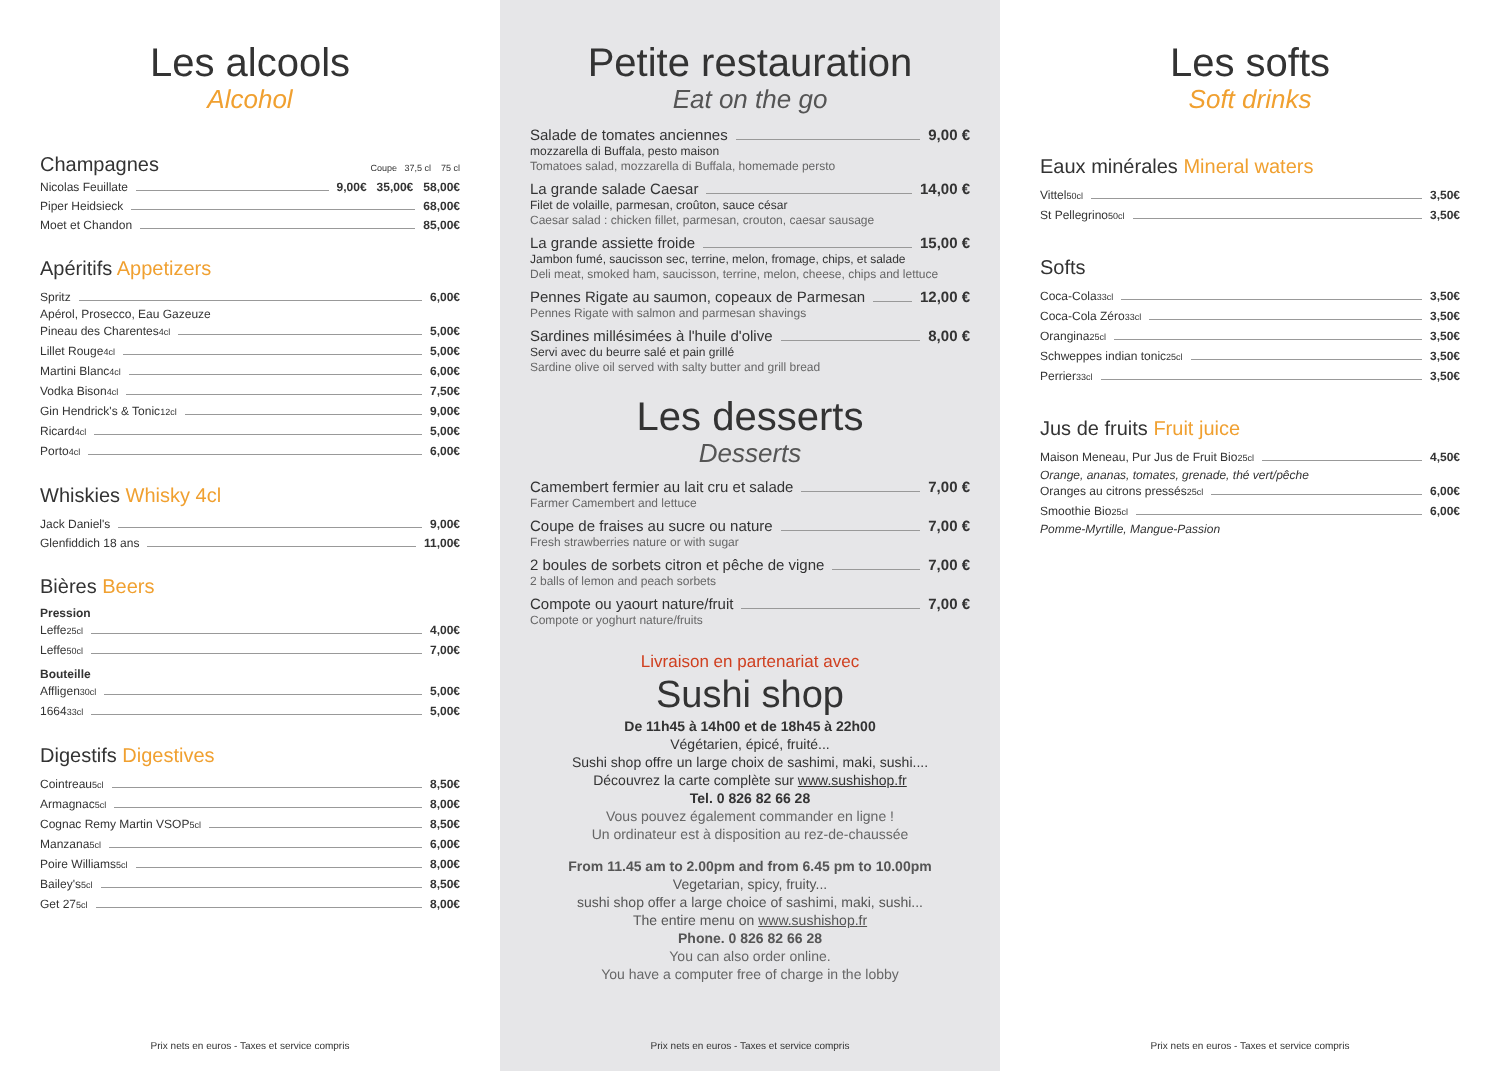Les alcools
Alcohol
Champagnes Coupe 37,5 cl 75 cl
Nicolas Feuillate 9,00€ 35,00€ 58,00€
Piper Heidsieck 68,00€
Moet et Chandon 85,00€
Apéritifs Appetizers
Spritz 6,00€
Apérol, Prosecco, Eau Gazeuze
Pineau des Charentes 4cl 5,00€
Lillet Rouge 4cl 5,00€
Martini Blanc 4cl 6,00€
Vodka Bison 4cl 7,50€
Gin Hendrick's & Tonic 12cl 9,00€
Ricard 4cl 5,00€
Porto 4cl 6,00€
Whiskies Whisky 4cl
Jack Daniel's 9,00€
Glenfiddich 18 ans 11,00€
Bières Beers
Pression
Leffe 25cl 4,00€
Leffe 50cl 7,00€
Bouteille
Affligen 30cl 5,00€
1664 33cl 5,00€
Digestifs Digestives
Cointreau 5cl 8,50€
Armagnac 5cl 8,00€
Cognac Remy Martin VSOP 5cl 8,50€
Manzana 5cl 6,00€
Poire Williams 5cl 8,00€
Bailey's 5cl 8,50€
Get 27 5cl 8,00€
Prix nets en euros - Taxes et service compris
Petite restauration
Eat on the go
Salade de tomates anciennes 9,00 €
mozzarella di Buffala, pesto maison
Tomatoes salad, mozzarella di Buffala, homemade persto
La grande salade Caesar 14,00 €
Filet de volaille, parmesan, croûton, sauce césar
Caesar salad : chicken fillet, parmesan, crouton, caesar sausage
La grande assiette froide 15,00 €
Jambon fumé, saucisson sec, terrine, melon, fromage, chips, et salade
Deli meat, smoked ham, saucisson, terrine, melon, cheese, chips and lettuce
Pennes Rigate au saumon, copeaux de Parmesan 12,00 €
Pennes Rigate with salmon and parmesan shavings
Sardines millésimées à l'huile d'olive 8,00 €
Servi avec du beurre salé et pain grillé
Sardine olive oil served with salty butter and grill bread
Les desserts
Desserts
Camembert fermier au lait cru et salade 7,00 €
Farmer Camembert and lettuce
Coupe de fraises au sucre ou nature 7,00 €
Fresh strawberries nature or with sugar
2 boules de sorbets citron et pêche de vigne 7,00 €
2 balls of lemon and peach sorbets
Compote ou yaourt nature/fruit 7,00 €
Compote or yoghurt nature/fruits
Livraison en partenariat avec
Sushi shop
De 11h45 à 14h00 et de 18h45 à 22h00
Végétarien, épicé, fruité...
Sushi shop offre un large choix de sashimi, maki, sushi....
Découvrez la carte complète sur www.sushishop.fr
Tel. 0 826 82 66 28
Vous pouvez également commander en ligne !
Un ordinateur est à disposition au rez-de-chaussée
From 11.45 am to 2.00pm and from 6.45 pm to 10.00pm
Vegetarian, spicy, fruity...
sushi shop offer a large choice of sashimi, maki, sushi...
The entire menu on www.sushishop.fr
Phone. 0 826 82 66 28
You can also order online.
You have a computer free of charge in the lobby
Prix nets en euros - Taxes et service compris
Les softs
Soft drinks
Eaux minérales Mineral waters
Vittel 50cl 3,50€
St Pellegrino 50cl 3,50€
Softs
Coca-Cola 33cl 3,50€
Coca-Cola Zéro 33cl 3,50€
Orangina 25cl 3,50€
Schweppes indian tonic 25cl 3,50€
Perrier 33cl 3,50€
Jus de fruits Fruit juice
Maison Meneau, Pur Jus de Fruit Bio 25cl 4,50€
Orange, ananas, tomates, grenade, thé vert/pêche
Oranges au citrons pressés 25cl 6,00€
Smoothie Bio 25cl 6,00€
Pomme-Myrtille, Mangue-Passion
Prix nets en euros - Taxes et service compris